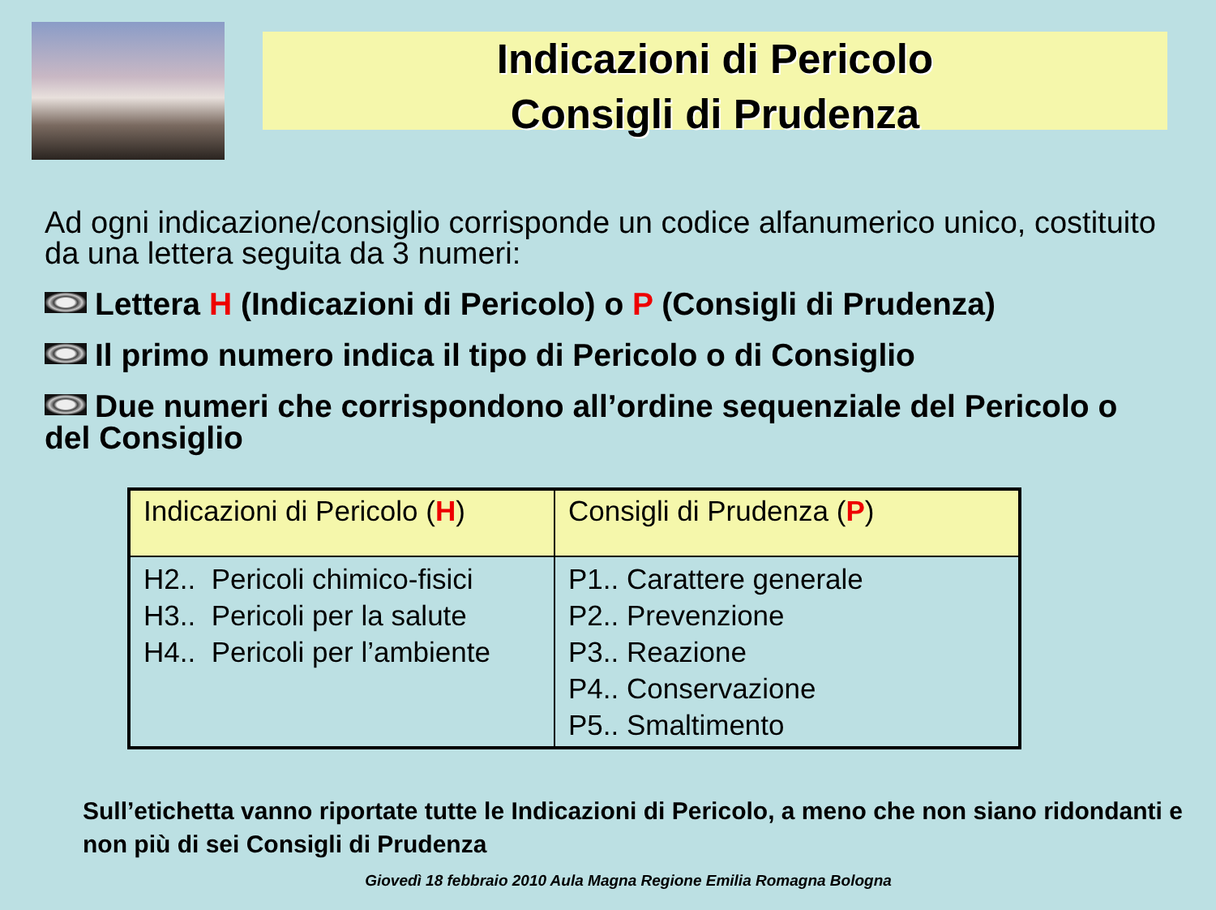Indicazioni di Pericolo
Consigli di Prudenza
Ad ogni indicazione/consiglio corrisponde un codice alfanumerico unico, costituito da una lettera seguita da 3 numeri:
Lettera H (Indicazioni di Pericolo) o P (Consigli di Prudenza)
Il primo numero indica il tipo di Pericolo o di Consiglio
Due numeri che corrispondono all’ordine sequenziale del Pericolo o del Consiglio
| Indicazioni di Pericolo ( H ) | Consigli di Prudenza ( P ) |
| --- | --- |
| H2.. Pericoli chimico-fisici H3.. Pericoli per la salute H4.. Pericoli per l’ambiente | P1.. Carattere generale P2.. Prevenzione P3.. Reazione P4.. Conservazione P5.. Smaltimento |
Sull’etichetta vanno riportate tutte le Indicazioni di Pericolo, a meno che non siano ridondanti e non più di sei Consigli di Prudenza
Giovedì 18 febbraio 2010 Aula Magna Regione Emilia Romagna Bologna